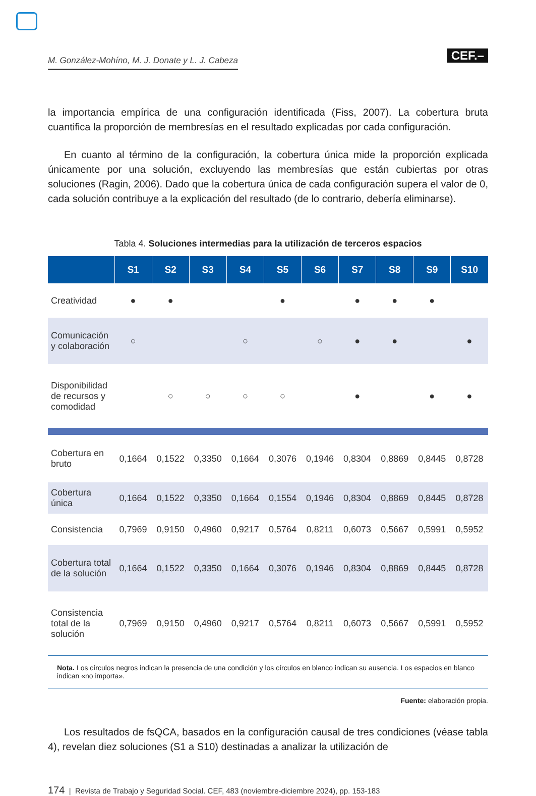M. González-Mohíno, M. J. Donate y L. J. Cabeza
CEF.–
la importancia empírica de una configuración identificada (Fiss, 2007). La cobertura bruta cuantifica la proporción de membresías en el resultado explicadas por cada configuración.
En cuanto al término de la configuración, la cobertura única mide la proporción explicada únicamente por una solución, excluyendo las membresías que están cubiertas por otras soluciones (Ragin, 2006). Dado que la cobertura única de cada configuración supera el valor de 0, cada solución contribuye a la explicación del resultado (de lo contrario, debería eliminarse).
Tabla 4. Soluciones intermedias para la utilización de terceros espacios
| | S1 | S2 | S3 | S4 | S5 | S6 | S7 | S8 | S9 | S10 |
| --- | --- | --- | --- | --- | --- | --- | --- | --- | --- | --- |
| Creatividad | ● | ● | | | ● | | ● | ● | ● | |
| Comunicación y colaboración | ○ | | | ○ | | ○ | ● | ● | | ● |
| Disponibilidad de recursos y comodidad | | ○ | ○ | ○ | ○ | | ● | | ● | ● |
| Cobertura en bruto | 0,1664 | 0,1522 | 0,3350 | 0,1664 | 0,3076 | 0,1946 | 0,8304 | 0,8869 | 0,8445 | 0,8728 |
| Cobertura única | 0,1664 | 0,1522 | 0,3350 | 0,1664 | 0,1554 | 0,1946 | 0,8304 | 0,8869 | 0,8445 | 0,8728 |
| Consistencia | 0,7969 | 0,9150 | 0,4960 | 0,9217 | 0,5764 | 0,8211 | 0,6073 | 0,5667 | 0,5991 | 0,5952 |
| Cobertura total de la solución | 0,1664 | 0,1522 | 0,3350 | 0,1664 | 0,3076 | 0,1946 | 0,8304 | 0,8869 | 0,8445 | 0,8728 |
| Consistencia total de la solución | 0,7969 | 0,9150 | 0,4960 | 0,9217 | 0,5764 | 0,8211 | 0,6073 | 0,5667 | 0,5991 | 0,5952 |
Nota. Los círculos negros indican la presencia de una condición y los círculos en blanco indican su ausencia. Los espacios en blanco indican «no importa».
Fuente: elaboración propia.
Los resultados de fsQCA, basados en la configuración causal de tres condiciones (véase tabla 4), revelan diez soluciones (S1 a S10) destinadas a analizar la utilización de
174 | Revista de Trabajo y Seguridad Social. CEF, 483 (noviembre-diciembre 2024), pp. 153-183